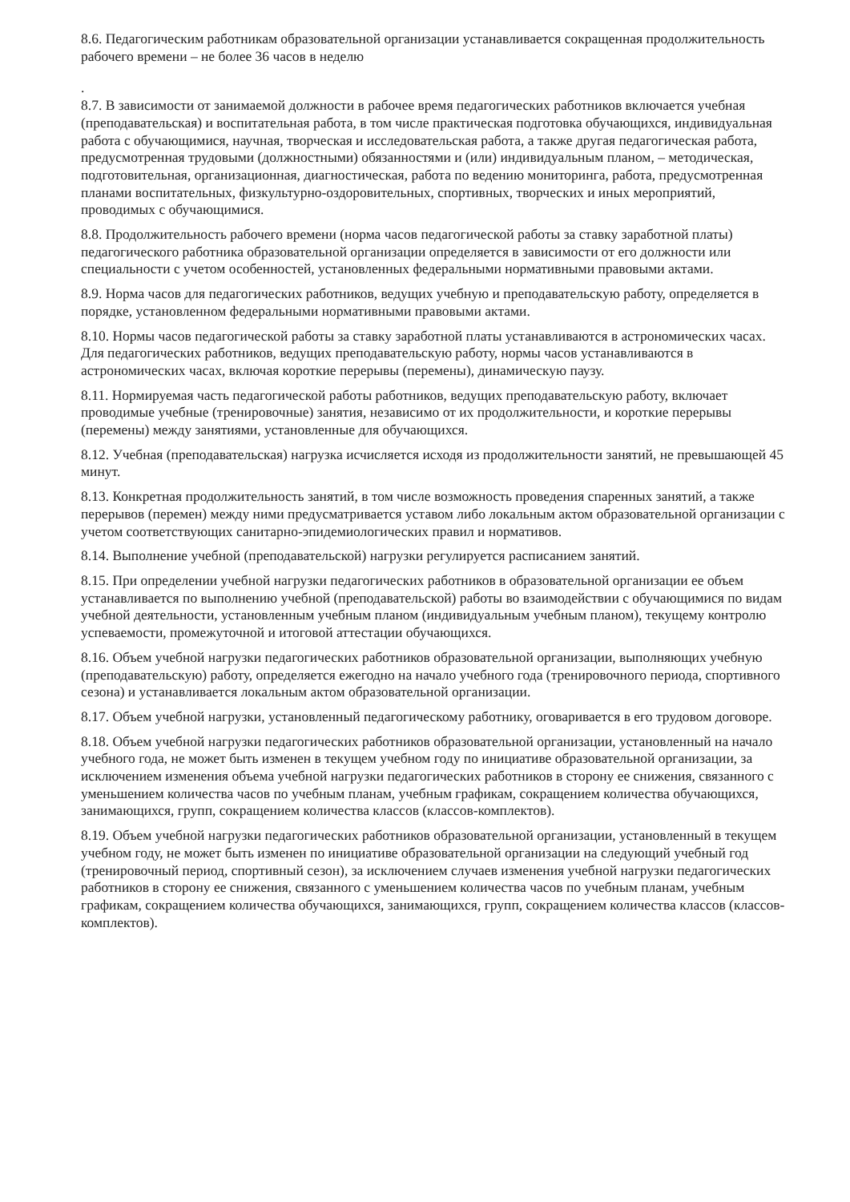8.6. Педагогическим работникам образовательной организации устанавливается сокращенная продолжительность рабочего времени – не более 36 часов в неделю
.
8.7. В зависимости от занимаемой должности в рабочее время педагогических работников включается учебная (преподавательская) и воспитательная работа, в том числе практическая подготовка обучающихся, индивидуальная работа с обучающимися, научная, творческая и исследовательская работа, а также другая педагогическая работа, предусмотренная трудовыми (должностными) обязанностями и (или) индивидуальным планом, – методическая, подготовительная, организационная, диагностическая, работа по ведению мониторинга, работа, предусмотренная планами воспитательных, физкультурно-оздоровительных, спортивных, творческих и иных мероприятий, проводимых с обучающимися.
8.8. Продолжительность рабочего времени (норма часов педагогической работы за ставку заработной платы) педагогического работника образовательной организации определяется в зависимости от его должности или специальности с учетом особенностей, установленных федеральными нормативными правовыми актами.
8.9. Норма часов для педагогических работников, ведущих учебную и преподавательскую работу, определяется в порядке, установленном федеральными нормативными правовыми актами.
8.10. Нормы часов педагогической работы за ставку заработной платы устанавливаются в астрономических часах. Для педагогических работников, ведущих преподавательскую работу, нормы часов устанавливаются в астрономических часах, включая короткие перерывы (перемены), динамическую паузу.
8.11. Нормируемая часть педагогической работы работников, ведущих преподавательскую работу, включает проводимые учебные (тренировочные) занятия, независимо от их продолжительности, и короткие перерывы (перемены) между занятиями, установленные для обучающихся.
8.12. Учебная (преподавательская) нагрузка исчисляется исходя из продолжительности занятий, не превышающей 45 минут.
8.13. Конкретная продолжительность занятий, в том числе возможность проведения спаренных занятий, а также перерывов (перемен) между ними предусматривается уставом либо локальным актом образовательной организации с учетом соответствующих санитарно-эпидемиологических правил и нормативов.
8.14. Выполнение учебной (преподавательской) нагрузки регулируется расписанием занятий.
8.15. При определении учебной нагрузки педагогических работников в образовательной организации ее объем устанавливается по выполнению учебной (преподавательской) работы во взаимодействии с обучающимися по видам учебной деятельности, установленным учебным планом (индивидуальным учебным планом), текущему контролю успеваемости, промежуточной и итоговой аттестации обучающихся.
8.16. Объем учебной нагрузки педагогических работников образовательной организации, выполняющих учебную (преподавательскую) работу, определяется ежегодно на начало учебного года (тренировочного периода, спортивного сезона) и устанавливается локальным актом образовательной организации.
8.17. Объем учебной нагрузки, установленный педагогическому работнику, оговаривается в его трудовом договоре.
8.18. Объем учебной нагрузки педагогических работников образовательной организации, установленный на начало учебного года, не может быть изменен в текущем учебном году по инициативе образовательной организации, за исключением изменения объема учебной нагрузки педагогических работников в сторону ее снижения, связанного с уменьшением количества часов по учебным планам, учебным графикам, сокращением количества обучающихся, занимающихся, групп, сокращением количества классов (классов-комплектов).
8.19. Объем учебной нагрузки педагогических работников образовательной организации, установленный в текущем учебном году, не может быть изменен по инициативе образовательной организации на следующий учебный год (тренировочный период, спортивный сезон), за исключением случаев изменения учебной нагрузки педагогических работников в сторону ее снижения, связанного с уменьшением количества часов по учебным планам, учебным графикам, сокращением количества обучающихся, занимающихся, групп, сокращением количества классов (классов-комплектов).